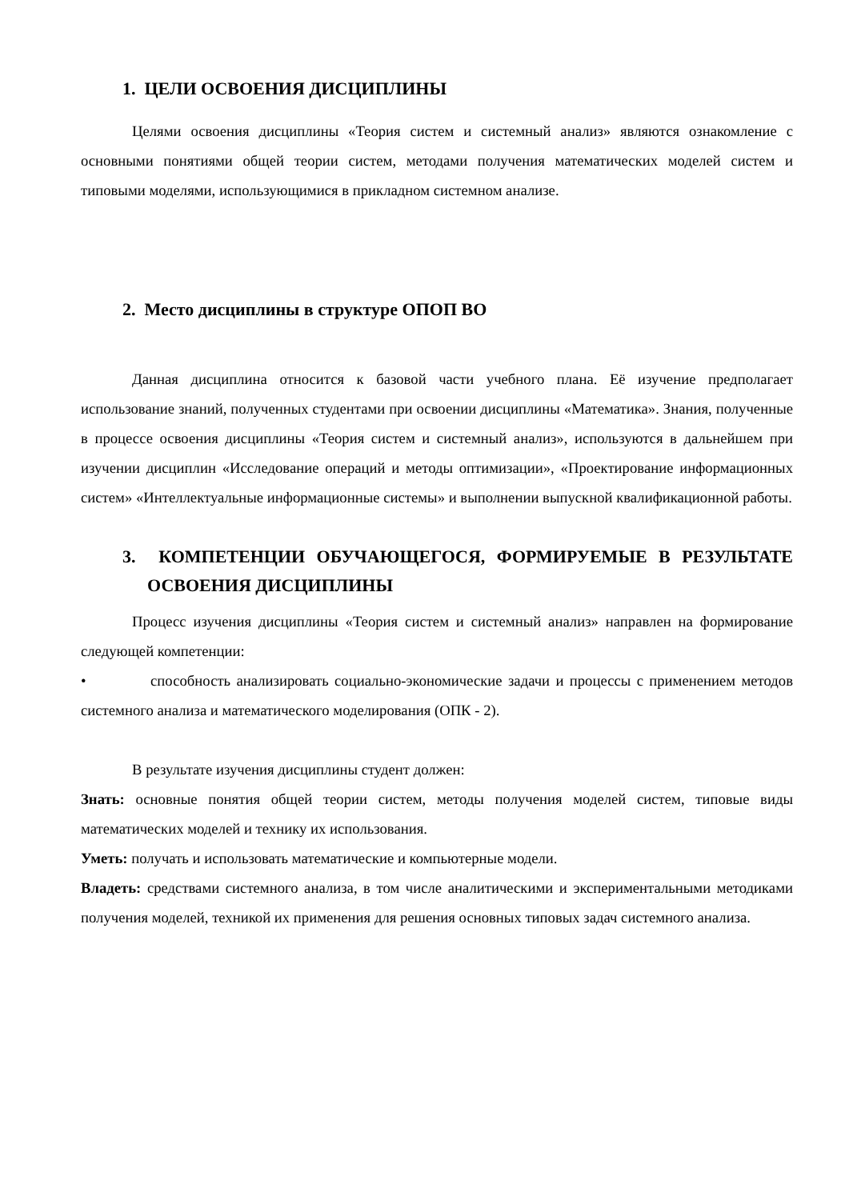1. ЦЕЛИ ОСВОЕНИЯ ДИСЦИПЛИНЫ
Целями освоения дисциплины «Теория систем и системный анализ» являются ознакомление с основными понятиями общей теории систем, методами получения математических моделей систем и типовыми моделями, использующимися в прикладном системном анализе.
2. Место дисциплины в структуре ОПОП ВО
Данная дисциплина относится к базовой части учебного плана. Её изучение предполагает использование знаний, полученных студентами при освоении дисциплины «Математика». Знания, полученные в процессе освоения дисциплины «Теория систем и системный анализ», используются в дальнейшем при изучении дисциплин «Исследование операций и методы оптимизации», «Проектирование информационных систем» «Интеллектуальные информационные системы» и выполнении выпускной квалификационной работы.
3. КОМПЕТЕНЦИИ ОБУЧАЮЩЕГОСЯ, ФОРМИРУЕМЫЕ В РЕЗУЛЬТАТЕ ОСВОЕНИЯ ДИСЦИПЛИНЫ
Процесс изучения дисциплины «Теория систем и системный анализ» направлен на формирование следующей компетенции:
• способность анализировать социально-экономические задачи и процессы с применением методов системного анализа и математического моделирования (ОПК - 2).
В результате изучения дисциплины студент должен:
Знать: основные понятия общей теории систем, методы получения моделей систем, типовые виды математических моделей и технику их использования.
Уметь: получать и использовать математические и компьютерные модели.
Владеть: средствами системного анализа, в том числе аналитическими и экспериментальными методиками получения моделей, техникой их применения для решения основных типовых задач системного анализа.